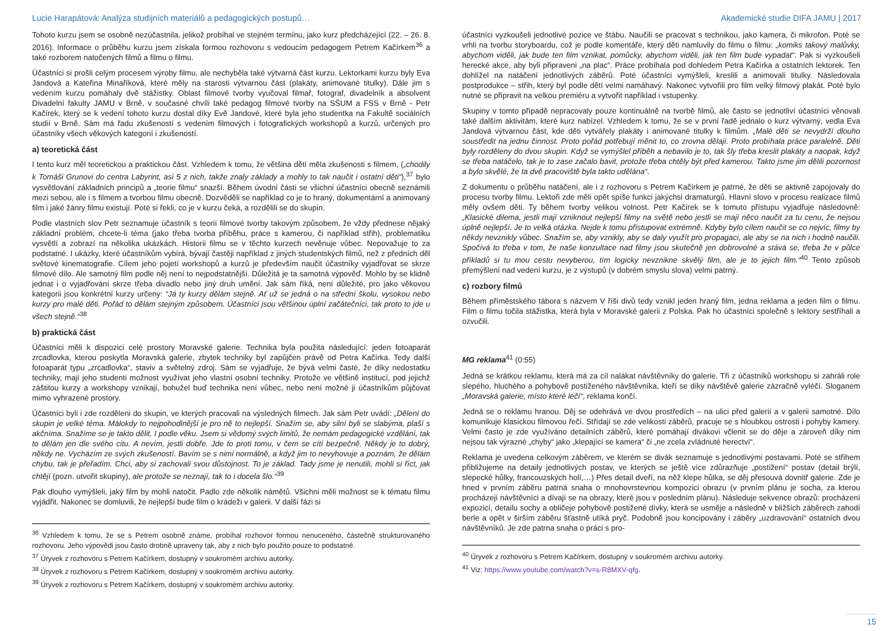Lucie Harapátová: Analýza studijních materiálů a pedagogických postupů… Akademické studie DIFA JAMU | 2017
Tohoto kurzu jsem se osobně nezúčastnila, jelikož probíhal ve stejném termínu, jako kurz předcházející (22. – 26. 8. 2016). Informace o průběhu kurzu jsem získala formou rozhovoru s vedoucím pedagogem Petrem Kačírkem<sup>36</sup> a také rozborem natočených filmů a filmu o filmu.
Účastníci si prošli celým procesem výroby filmu, ale nechyběla také výtvarná část kurzu. Lektorkami kurzu byly Eva Jandová a Kateřina Minaříková, které měly na starosti výtvarnou část (plakáty, animované titulky). Dále jim s vedením kurzu pomáhaly dvě stážistky. Oblast filmové tvorby vyučoval filmař, fotograf, divadelník a absolvent Divadelní fakulty JAMU v Brně, v současné chvíli také pedagog filmové tvorby na SŠUM a FSS v Brně - Petr Kačírek, který se k vedení tohoto kurzu dostal díky Evě Jandové, které byla jeho studentka na Fakultě sociálních studií v Brně. Sám má řadu zkušeností s vedením filmových i fotografických workshopů a kurzů, určených pro účastníky všech věkových kategorií i zkušeností.
a) teoretická část
I tento kurz měl teoretickou a praktickou část. Vzhledem k tomu, že většina dětí měla zkušenosti s filmem, („chodily k Tomáši Grunovi do centra Labyrint, asi 5 z nich, takže znaly základy a mohly to tak naučit i ostatní děti“),<sup>37</sup> bylo vysvětlování základních principů a „teorie filmu“ snazší. Během úvodní části se všichni účastníci obecně seznámili mezi sebou, ale i s filmem a tvorbou filmu obecně. Dozvěděli se například co je to hraný, dokumentární a animovaný film i jaké žánry filmu existují. Poté si řekli, co je v kurzu čeká, a rozdělili se do skupin.
Podle vlastních slov Petr seznamuje účastník s teorií filmové tvorby takovým způsobem, že vždy přednese nějaký základní problém, chcete-li téma (jako třeba tvorba příběhu, práce s kamerou, či například střih), problematiku vysvětlí a zobrazí na několika ukázkách. Historii filmu se v těchto kurzech nevěnuje vůbec. Nepovažuje to za podstatné. I ukázky, které účastníkům vybírá, bývají častěji například z jiných studentských filmů, než z předních děl světové kinematografie. Cílem jeho pojetí workshopů a kurzů je především naučit účastníky vyjadřovat se skrze filmové dílo. Ale samotný film podle něj není to nejpodstatnější. Důležitá je ta samotná výpověď. Mohlo by se klidně jednat i o vyjadřování skrze třeba divadlo nebo jiný druh umění. Jak sám říká, není důležité, pro jako věkovou kategorii jsou konkrétní kurzy určeny: “Já ty kurzy dělám stejně. Ať už se jedná o na střední školu, vysokou nebo kurzy pro malé děti. Pořád to dělám stejným způsobem. Účastníci jsou většinou úplní začátečníci, tak proto to jde u všech stejně.“<sup>38</sup>
b) praktická část
Účastníci měli k dispozici celé prostory Moravské galerie. Technika byla použita následující: jeden fotoaparát zrcadlovka, kterou poskytla Moravská galerie, zbytek techniky byl zapůjčen právě od Petra Kačírka. Tedy další fotoaparát typu „zrcadlovka“, staviv a světelný zdroj. Sám se vyjadřuje, že bývá velmi časté, že díky nedostatku techniky, mají jeho studenti možnost využívat jeho vlastní osobní techniky. Protože ve většině institucí, pod jejichž záštitou kurzy a workshopy vznikají, bohužel buď technika není vůbec, nebo není možné ji účastníkům půjčovat mimo vyhrazené prostory.
Účastníci byli i zde rozděleni do skupin, ve kterých pracovali na výsledných filmech. Jak sám Petr uvádí: „Dělení do skupin je velké téma. Málokdy to nejpohodlnější je pro ně to nejlepší. Snažím se, aby silní byli se slabýma, plaší s akčníma. Snažíme se je takto dělit. I podle věku. Jsem si vědomý svých limitů, že nemám pedagogické vzdělání, tak to dělám jen dle svého citu. A nevím, jestli dobře. Jde to proti tomu, v čem se cítí bezpečně. Někdy je to dobrý, někdy ne. Vycházím ze svých zkušeností. Bavím se s nimi normálně, a když jim to nevyhovuje a poznám, že dělám chybu, tak je přeřadím. Chci, aby si zachovali svou důstojnost. To je základ. Tady jsme je nenutili, mohli si říct, jak chtějí (pozn. utvořit skupiny), ale protože se neznají, tak to i docela šlo.“<sup>39</sup>
Pak dlouho vymýšleli, jaký film by mohli natočit. Padlo zde několik námětů. Všichni měli možnost se k tématu filmu vyjádřit. Nakonec se domluvili, že nejlepší bude film o krádeži v galerii. V další fázi si
<sup>36</sup> Vzhledem k tomu, že se s Petrem osobně známe, probíhal rozhovor formou nenuceného, částečně strukturovaného rozhovoru. Jeho výpovědi jsou často drobně upraveny tak, aby z nich bylo použito pouze to podstatné.
<sup>37</sup> Úryvek z rozhovoru s Petrem Kačírkem, dostupný v soukromém archivu autorky.
<sup>38</sup> Úryvek z rozhovoru s Petrem Kačírkem, dostupný v soukromém archivu autorky.
<sup>39</sup> Úryvek z rozhovoru s Petrem Kačírkem, dostupný v soukromém archivu autorky.
účastníci vyzkoušeli jednotlivé pozice ve štábu. Naučili se pracovat s technikou, jako kamera, či mikrofon. Poté se vrhli na tvorbu storyboardu, což je podle komentáře, který děti namluvily do filmu o filmu: „komiks takový malůvky, abychom viděli, jak bude ten film vznikat, pomůcky, abychom viděli, jak ten film bude vypadat“. Pak si vyzkoušeli herecké akce, aby byli připraveni „na plac“. Práce probíhala pod dohledem Petra Kačírka a ostatních lektorek. Ten dohlížel na natáčení jednotlivých záběrů. Poté účastníci vymýšleli, kreslili a animovali titulky. Následovala postprodukce – střih, který byl podle dětí velmi namáhavý. Nakonec vytvořili pro film velký filmový plakát. Poté bylo nutné se připravit na velkou premiéru a vytvořit například i vstupenky.
Skupiny v tomto případě nepracovaly pouze kontinuálně na tvorbě filmů, ale často se jednotliví účastníci věnovali také dalším aktivitám, které kurz nabízel. Vzhledem k tomu, že se v první řadě jednalo o kurz výtvarný, vedla Eva Jandová výtvarnou část, kde děti vytvářely plakáty i animované titulky k filmům. „Malé děti se nevydrží dlouho soustředit na jednu činnost. Proto pořád potřebují měnit to, co zrovna dělají. Proto probíhala práce paralelně. Děti byly rozděleny do dvou skupin. Když se vymýšlel příběh a nebavilo je to, tak šly třeba kreslit plakáty a naopak, když se třeba natáčelo, tak je to zase začalo bavit, protože třeba chtěly být před kamerou. Takto jsme jim dělili pozornost a bylo skvělé, že ta dvě pracoviště byla takto udělána“.
Z dokumentu o průběhu natáčení, ale i z rozhovoru s Petrem Kačírkem je patrné, že děti se aktivně zapojovaly do procesu tvorby filmu. Lektoři zde měli opět spíše funkci jakýchsi dramaturgů. Hlavní slovo v procesu realizace filmů měly ovšem děti. Ty během tvorby velikou volnost. Petr Kačírek se k tomuto přístupu vyjadřuje následovně: „Klasické dilema, jestli mají vzniknout nejlepší filmy na světě nebo jestli se mají něco naučit za tu cenu, že nejsou úplně nejlepší. Je to velká otázka. Nejde k tomu přistupovat extrémně. Kdyby bylo cílem naučit se co nejvíc, filmy by někdy nevznikly vůbec. Snažím se, aby vznikly, aby se daly využít pro propagaci, ale aby se na nich i hodně naučili. Spočívá to třeba v tom, že naše konzultace nad filmy jsou skutečně jen dobrovolné a stává se, třeba že v půlce příkladů si tu mou cestu nevyberou, tím logicky nevznikne skvělý film, ale je to jejich film.“<sup>40</sup> Tento způsob přemýšlení nad vedení kurzu, je z výstupů (v dobrém smyslu slova) velmi patrný.
c) rozbory filmů
Během příměstského tábora s názvem V říši divů tedy vznikl jeden hraný film, jedna reklama a jeden film o filmu. Film o filmu točila stážistka, která byla v Moravské galerii z Polska. Pak ho účastníci společně s lektory sestříhali a ozvučili.
MG reklama<sup>41</sup> (0:55)
Jedná se krátkou reklamu, která má za cíl nalákat návštěvníky do galerie. Tři z účastníků workshopu si zahráli role slepého, hluchého a pohybově postiženého návštěvníka, kteří se díky návštěvě galerie zázračně vyléčí. Sloganem „Moravská galerie, místo které léčí“, reklama končí.
Jedná se o reklamu hranou. Děj se odehrává ve dvou prostředích – na ulici před galerií a v galerii samotné. Dílo komunikuje klasickou filmovou řečí. Střídají se zde velikosti záběrů, pracuje se s hloubkou ostrosti i pohyby kamery. Velmi často je zde využíváno detailních záběrů, které pomáhají divákovi včlenit se do děje a zároveň díky nim nejsou tak výrazné „chyby“ jako „klepající se kamera“ či „ne zcela zvládnuté herectví“.
Reklama je uvedena celkovým záběrem, ve kterém se divák seznamuje s jednotlivými postavami. Poté se střihem přibližujeme na detaily jednotlivých postav, ve kterých se ještě více zdůrazňuje „postižení“ postav (detail brýlí, slepecké hůlky, francouzských holí,…) Přes detail dveří, na něž klepe hůlka, se děj přesouvá dovnitř galerie. Zde je hned v prvním záběru patrná snaha o mnohovrstevnou kompozici obrazu (v prvním plánu je socha, za kterou procházejí návštěvníci a dívají se na obrazy, které jsou v posledním plánu). Následuje sekvence obrazů: procházení expozicí, detailu sochy a obličeje pohybově postižené dívky, která se usměje a následně v bližších záběrech zahodí berle a opět v širším záběru šťastně utíká pryč. Podobně jsou koncipovány i záběry „uzdravování“ ostatních dvou návštěvníků. Je zde patrna snaha o práci s pro-
<sup>40</sup> Úryvek z rozhovoru s Petrem Kačírkem, dostupný v soukromém archivu autorky.
<sup>41</sup> Viz: https://www.youtube.com/watch?v=s-R8MXV-qfg.
15